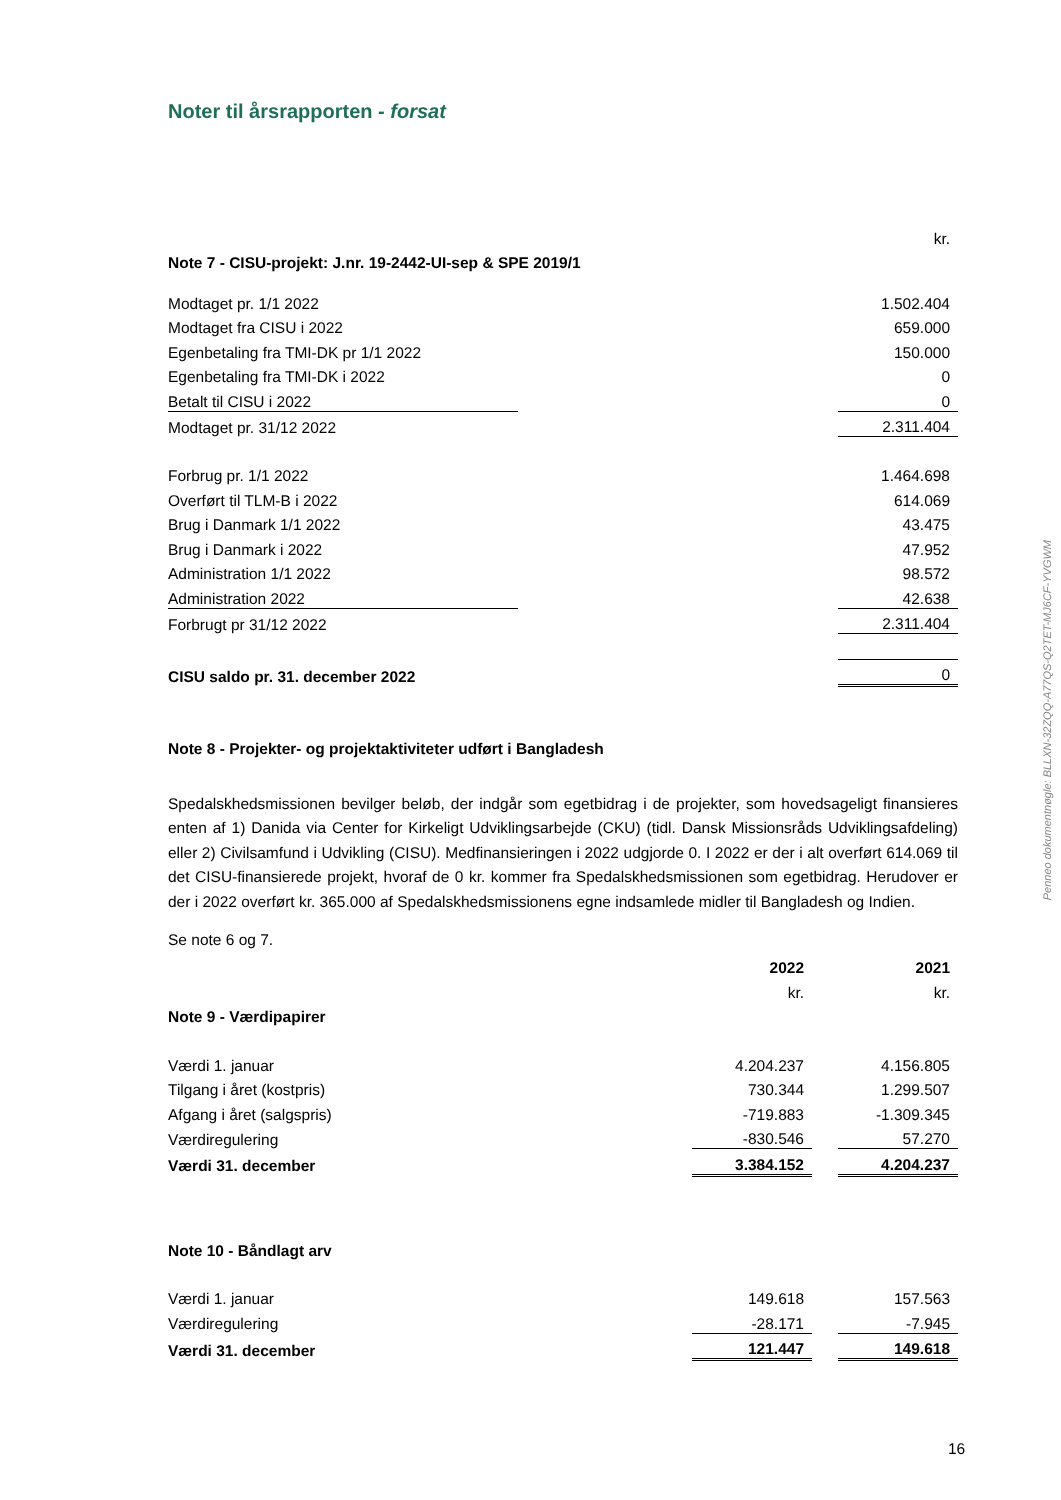Noter til årsrapporten - forsat
| | | kr. |
| Note 7 - CISU-projekt: J.nr. 19-2442-UI-sep & SPE 2019/1 | | |
| Modtaget pr. 1/1 2022 | | 1.502.404 |
| Modtaget fra CISU i 2022 | | 659.000 |
| Egenbetaling fra TMI-DK pr 1/1 2022 | | 150.000 |
| Egenbetaling fra TMI-DK i 2022 | | 0 |
| Betalt til CISU i 2022 | | 0 |
| Modtaget pr. 31/12 2022 | | 2.311.404 |
| Forbrug pr. 1/1 2022 | | 1.464.698 |
| Overført til TLM-B i 2022 | | 614.069 |
| Brug i Danmark 1/1 2022 | | 43.475 |
| Brug i Danmark i 2022 | | 47.952 |
| Administration 1/1 2022 | | 98.572 |
| Administration 2022 | | 42.638 |
| Forbrugt pr 31/12 2022 | | 2.311.404 |
| CISU saldo pr. 31. december 2022 | | 0 |
Note 8 - Projekter- og projektaktiviteter udført i Bangladesh
Spedalskhedsmissionen bevilger beløb, der indgår som egetbidrag i de projekter, som hovedsageligt finansieres enten af 1) Danida via Center for Kirkeligt Udviklingsarbejde (CKU) (tidl. Dansk Missionsråds Udviklingsafdeling) eller 2) Civilsamfund i Udvikling (CISU). Medfinansieringen i 2022 udgjorde 0. I 2022 er der i alt overført 614.069 til det CISU-finansierede projekt, hvoraf de 0 kr. kommer fra Spedalskhedsmissionen som egetbidrag. Herudover er der i 2022 overført kr. 365.000 af Spedalskhedsmissionens egne indsamlede midler til Bangladesh og Indien.
Se note 6 og 7.
| | 2022 | | 2021 |
| | kr. | | kr. |
| Note 9 - Værdipapirer | | | |
| Værdi 1. januar | 4.204.237 | | 4.156.805 |
| Tilgang i året (kostpris) | 730.344 | | 1.299.507 |
| Afgang i året (salgspris) | -719.883 | | -1.309.345 |
| Værdiregulering | -830.546 | | 57.270 |
| Værdi 31. december | 3.384.152 | | 4.204.237 |
| Note 10 - Båndlagt arv | | | |
| Værdi 1. januar | 149.618 | | 157.563 |
| Værdiregulering | -28.171 | | -7.945 |
| Værdi 31. december | 121.447 | | 149.618 |
Penneo dokumentnøgle: BLLXN-32ZQQ-A77QS-Q2TET-MJ6CF-YVGWM
16